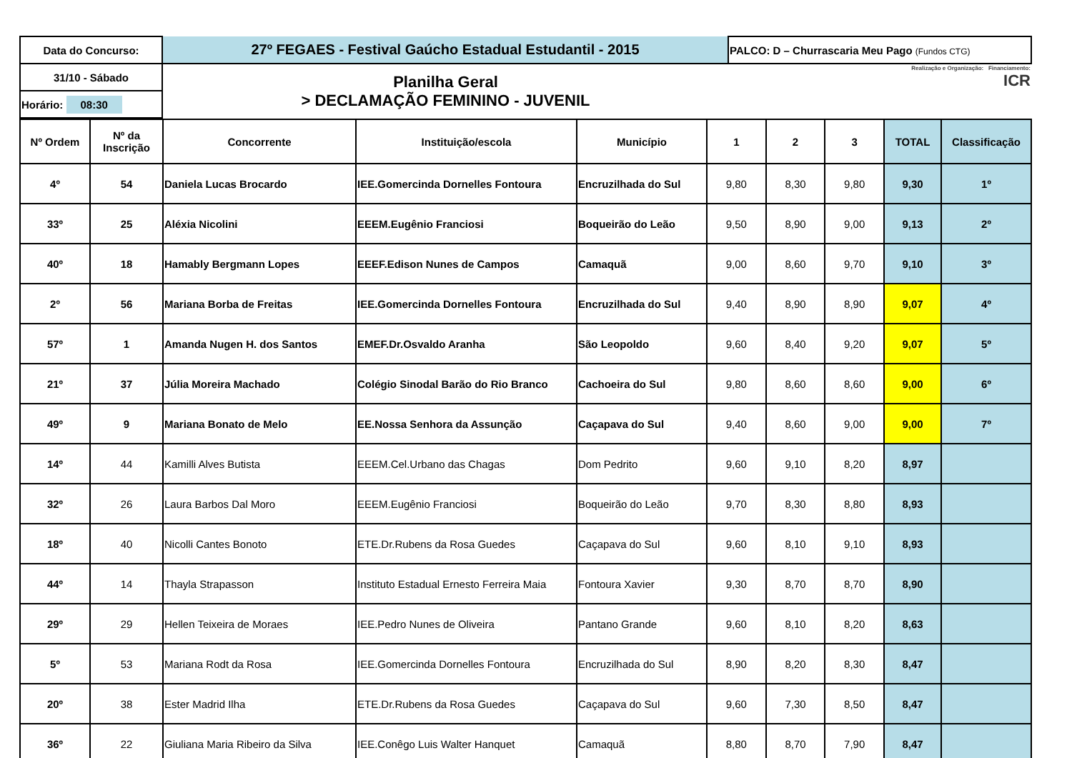| Data do Concurso: | 27º FEGAES - Festival Gaúcho Estadual Estudantil - 2015 | PALCO: D – Churrascaria Meu Pago (Fundos CTG) |
| 31/10 - Sábado | Planilha Geral > DECLAMAÇÃO FEMININO - JUVENIL | Realização e Organização: Financiamento: ICR |
| Horário: 08:30 | | |
| Nº Ordem | Nº da Inscrição | Concorrente | Instituição/escola | Município | 1 | 2 | 3 | TOTAL | Classificação |
| --- | --- | --- | --- | --- | --- | --- | --- | --- | --- |
| 4º | 54 | Daniela Lucas Brocardo | IEE.Gomercinda Dornelles Fontoura | Encruzilhada do Sul | 9,80 | 8,30 | 9,80 | 9,30 | 1º |
| 33º | 25 | Aléxia Nicolini | EEEM.Eugênio Franciosi | Boqueirão do Leão | 9,50 | 8,90 | 9,00 | 9,13 | 2º |
| 40º | 18 | Hamably Bergmann Lopes | EEEF.Edison Nunes de Campos | Camaquã | 9,00 | 8,60 | 9,70 | 9,10 | 3º |
| 2º | 56 | Mariana Borba de Freitas | IEE.Gomercinda Dornelles Fontoura | Encruzilhada do Sul | 9,40 | 8,90 | 8,90 | 9,07 | 4º |
| 57º | 1 | Amanda Nugen H. dos Santos | EMEF.Dr.Osvaldo Aranha | São Leopoldo | 9,60 | 8,40 | 9,20 | 9,07 | 5º |
| 21º | 37 | Júlia Moreira Machado | Colégio Sinodal Barão do Rio Branco | Cachoeira do Sul | 9,80 | 8,60 | 8,60 | 9,00 | 6º |
| 49º | 9 | Mariana Bonato de Melo | EE.Nossa Senhora da Assunção | Caçapava do Sul | 9,40 | 8,60 | 9,00 | 9,00 | 7º |
| 14º | 44 | Kamilli Alves Butista | EEEM.Cel.Urbano das Chagas | Dom Pedrito | 9,60 | 9,10 | 8,20 | 8,97 | |
| 32º | 26 | Laura Barbos Dal Moro | EEEM.Eugênio Franciosi | Boqueirão do Leão | 9,70 | 8,30 | 8,80 | 8,93 | |
| 18º | 40 | Nicolli Cantes Bonoto | ETE.Dr.Rubens da Rosa Guedes | Caçapava do Sul | 9,60 | 8,10 | 9,10 | 8,93 | |
| 44º | 14 | Thayla Strapasson | Instituto Estadual Ernesto Ferreira Maia | Fontoura Xavier | 9,30 | 8,70 | 8,70 | 8,90 | |
| 29º | 29 | Hellen Teixeira de Moraes | IEE.Pedro Nunes de Oliveira | Pantano Grande | 9,60 | 8,10 | 8,20 | 8,63 | |
| 5º | 53 | Mariana Rodt da Rosa | IEE.Gomercinda Dornelles Fontoura | Encruzilhada do Sul | 8,90 | 8,20 | 8,30 | 8,47 | |
| 20º | 38 | Ester Madrid Ilha | ETE.Dr.Rubens da Rosa Guedes | Caçapava do Sul | 9,60 | 7,30 | 8,50 | 8,47 | |
| 36º | 22 | Giuliana Maria Ribeiro da Silva | IEE.Conêgo Luis Walter Hanquet | Camaquã | 8,80 | 8,70 | 7,90 | 8,47 | |